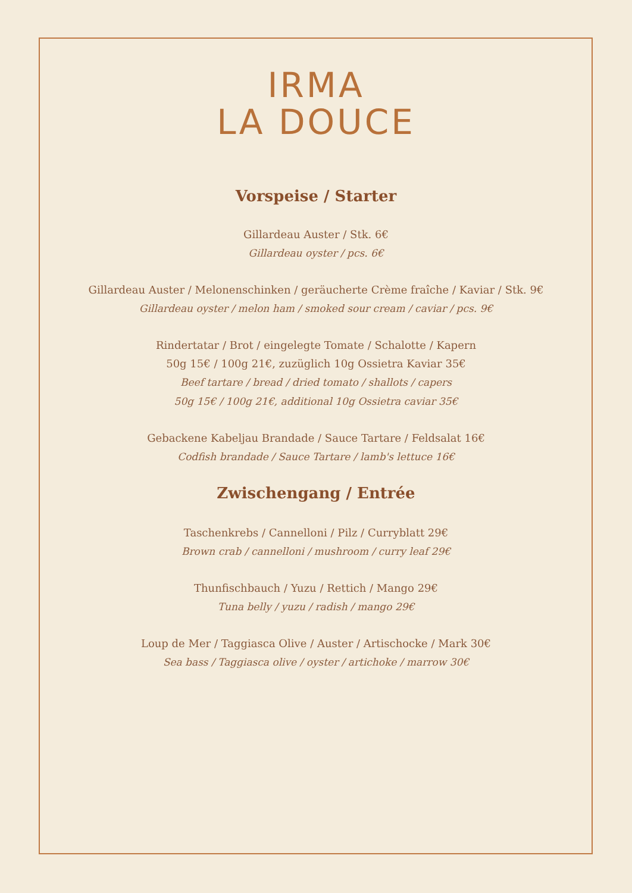IRMA
LA DOUCE
Vorspeise / Starter
Gillardeau Auster / Stk. 6€
Gillardeau oyster / pcs. 6€
Gillardeau Auster / Melonenschinken / geräucherte Crème fraîche / Kaviar / Stk. 9€
Gillardeau oyster / melon ham / smoked sour cream / caviar / pcs. 9€
Rindertatar / Brot / eingelegte Tomate / Schalotte / Kapern
50g 15€ / 100g 21€, zuzüglich 10g Ossietra Kaviar 35€
Beef tartare / bread / dried tomato / shallots / capers
50g 15€ / 100g 21€, additional 10g Ossietra caviar 35€
Gebackene Kabeljau Brandade / Sauce Tartare / Feldsalat 16€
Codfish brandade / Sauce Tartare / lamb's lettuce 16€
Zwischengang / Entrée
Taschenkrebs / Cannelloni / Pilz / Curryblatt 29€
Brown crab / cannelloni / mushroom / curry leaf 29€
Thunfischbauch / Yuzu / Rettich / Mango 29€
Tuna belly / yuzu / radish / mango 29€
Loup de Mer / Taggiasca Olive / Auster / Artischocke / Mark 30€
Sea bass / Taggiasca olive / oyster / artichoke / marrow 30€